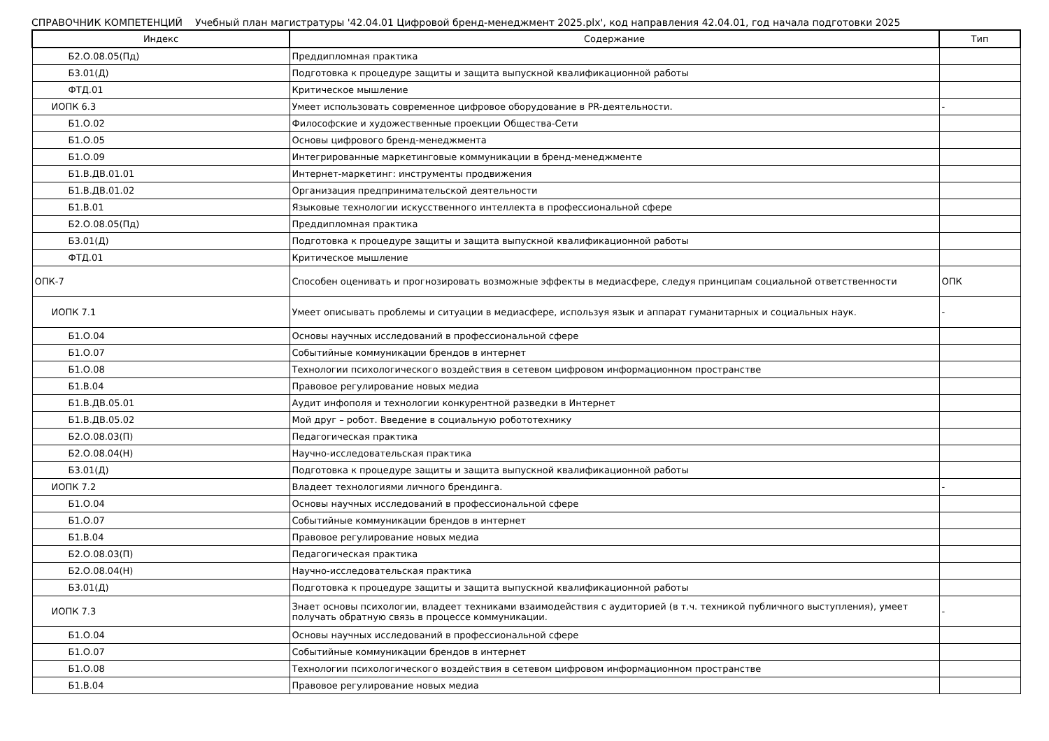СПРАВОЧНИК КОМПЕТЕНЦИЙ Учебный план магистратуры '42.04.01 Цифровой бренд-менеджмент 2025.plx', код направления 42.04.01, год начала подготовки 2025
| Индекс | Содержание | Тип |
| --- | --- | --- |
| Б2.О.08.05(Пд) | Преддипломная практика | |
| Б3.01(Д) | Подготовка к процедуре защиты и защита выпускной квалификационной работы | |
| ФТД.01 | Критическое мышление | |
| ИОПК 6.3 | Умеет использовать современное цифровое оборудование в PR-деятельности. | - |
| Б1.О.02 | Философские и художественные проекции Общества-Сети | |
| Б1.О.05 | Основы цифрового бренд-менеджмента | |
| Б1.О.09 | Интегрированные маркетинговые коммуникации в бренд-менеджменте | |
| Б1.В.ДВ.01.01 | Интернет-маркетинг: инструменты продвижения | |
| Б1.В.ДВ.01.02 | Организация предпринимательской деятельности | |
| Б1.В.01 | Языковые технологии искусственного интеллекта в профессиональной сфере | |
| Б2.О.08.05(Пд) | Преддипломная практика | |
| Б3.01(Д) | Подготовка к процедуре защиты и защита выпускной квалификационной работы | |
| ФТД.01 | Критическое мышление | |
| ОПК-7 | Способен оценивать и прогнозировать возможные эффекты в медиасфере, следуя принципам социальной ответственности | ОПК |
| ИОПК 7.1 | Умеет описывать проблемы и ситуации в медиасфере, используя язык и аппарат гуманитарных и социальных наук. | - |
| Б1.О.04 | Основы научных исследований в профессиональной сфере | |
| Б1.О.07 | Событийные коммуникации брендов в интернет | |
| Б1.О.08 | Технологии психологического воздействия в сетевом цифровом информационном пространстве | |
| Б1.В.04 | Правовое регулирование новых медиа | |
| Б1.В.ДВ.05.01 | Аудит инфополя и технологии конкурентной разведки в Интернет | |
| Б1.В.ДВ.05.02 | Мой друг – робот. Введение в социальную робототехнику | |
| Б2.О.08.03(П) | Педагогическая практика | |
| Б2.О.08.04(Н) | Научно-исследовательская практика | |
| Б3.01(Д) | Подготовка к процедуре защиты и защита выпускной квалификационной работы | |
| ИОПК 7.2 | Владеет технологиями личного брендинга. | - |
| Б1.О.04 | Основы научных исследований в профессиональной сфере | |
| Б1.О.07 | Событийные коммуникации брендов в интернет | |
| Б1.В.04 | Правовое регулирование новых медиа | |
| Б2.О.08.03(П) | Педагогическая практика | |
| Б2.О.08.04(Н) | Научно-исследовательская практика | |
| Б3.01(Д) | Подготовка к процедуре защиты и защита выпускной квалификационной работы | |
| ИОПК 7.3 | Знает основы психологии, владеет техниками взаимодействия с аудиторией (в т.ч. техникой публичного выступления), умеет получать обратную связь в процессе коммуникации. | - |
| Б1.О.04 | Основы научных исследований в профессиональной сфере | |
| Б1.О.07 | Событийные коммуникации брендов в интернет | |
| Б1.О.08 | Технологии психологического воздействия в сетевом цифровом информационном пространстве | |
| Б1.В.04 | Правовое регулирование новых медиа | |